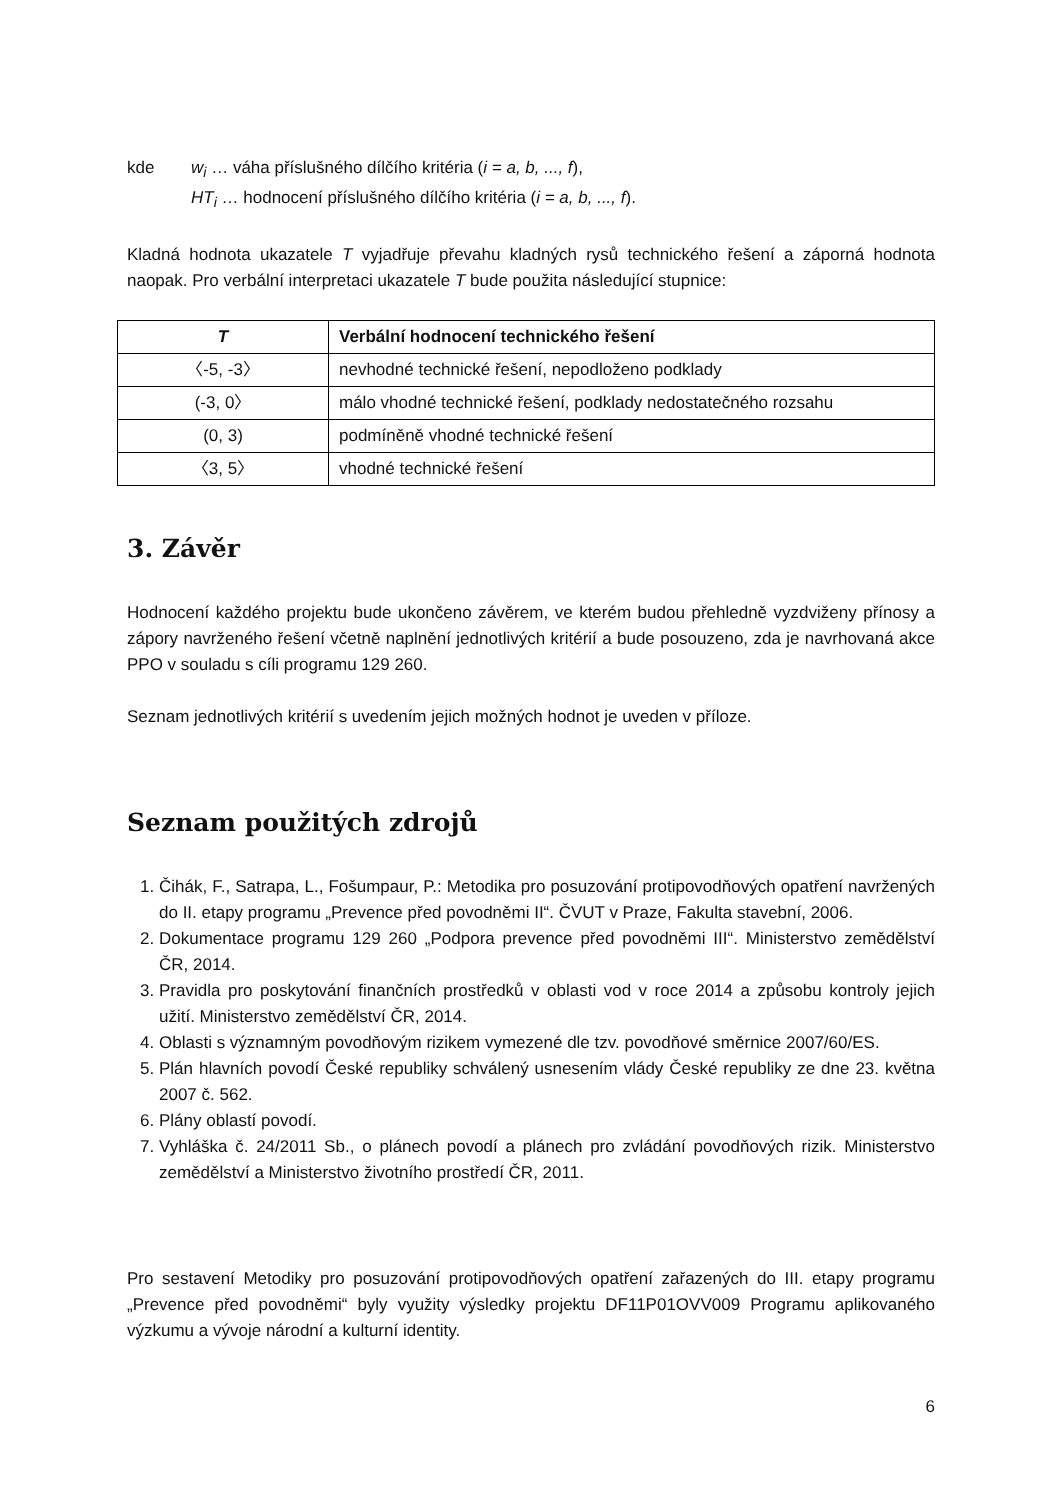kde w<sub>i</sub> … váha příslušného dílčího kritéria (i = a, b, ..., f),
HT<sub>i</sub> … hodnocení příslušného dílčího kritéria (i = a, b, ..., f).
Kladná hodnota ukazatele T vyjadřuje převahu kladných rysů technického řešení a záporná hodnota naopak. Pro verbální interpretaci ukazatele T bude použita následující stupnice:
| T | Verbální hodnocení technického řešení |
| --- | --- |
| 〈-5, -3〉 | nevhodné technické řešení, nepodloženo podklady |
| (-3, 0〉 | málo vhodné technické řešení, podklady nedostatečného rozsahu |
| (0, 3) | podmíněně vhodné technické řešení |
| 〈3, 5〉 | vhodné technické řešení |
3. Závěr
Hodnocení každého projektu bude ukončeno závěrem, ve kterém budou přehledně vyzdviženy přínosy a zápory navrženého řešení včetně naplnění jednotlivých kritérií a bude posouzeno, zda je navrhovaná akce PPO v souladu s cíli programu 129 260.
Seznam jednotlivých kritérií s uvedením jejich možných hodnot je uveden v příloze.
Seznam použitých zdrojů
1. Čihák, F., Satrapa, L., Fošumpaur, P.: Metodika pro posuzování protipovodňových opatření navržených do II. etapy programu „Prevence před povodněmi II“. ČVUT v Praze, Fakulta stavební, 2006.
2. Dokumentace programu 129 260 „Podpora prevence před povodněmi III“. Ministerstvo zemědělství ČR, 2014.
3. Pravidla pro poskytování finančních prostředků v oblasti vod v roce 2014 a způsobu kontroly jejich užití. Ministerstvo zemědělství ČR, 2014.
4. Oblasti s významným povodňovým rizikem vymezené dle tzv. povodňové směrnice 2007/60/ES.
5. Plán hlavních povodí České republiky schválený usnesením vlády České republiky ze dne 23. května 2007 č. 562.
6. Plány oblastí povodí.
7. Vyhláška č. 24/2011 Sb., o plánech povodí a plánech pro zvládání povodňových rizik. Ministerstvo zemědělství a Ministerstvo životního prostředí ČR, 2011.
Pro sestavení Metodiky pro posuzování protipovodňových opatření zařazených do III. etapy programu „Prevence před povodněmi“ byly využity výsledky projektu DF11P01OVV009 Programu aplikovaného výzkumu a vývoje národní a kulturní identity.
6